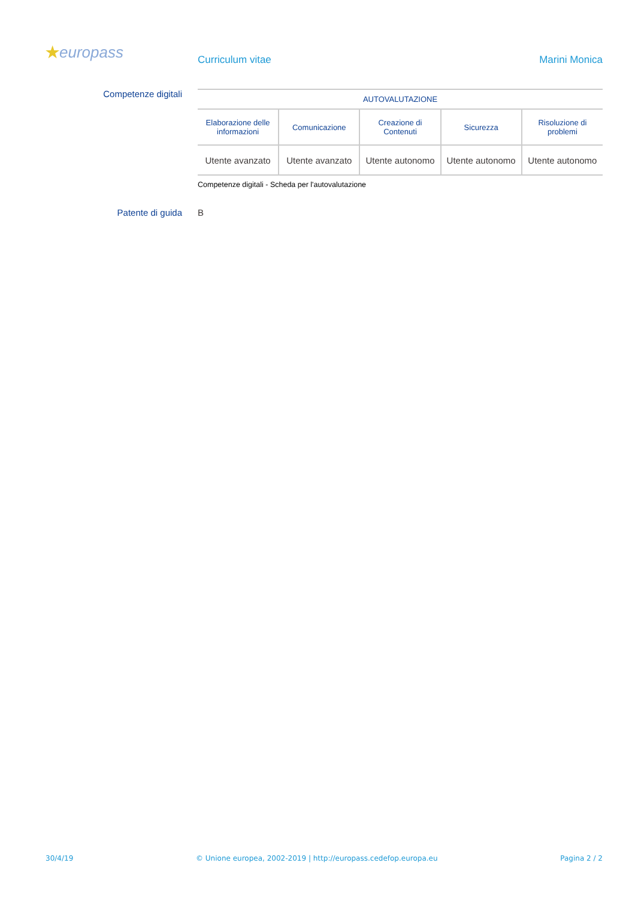★europass Curriculum vitae Marini Monica
Competenze digitali
| AUTOVALUTAZIONE | | | | |
| --- | --- | --- | --- | --- |
| Elaborazione delle informazioni | Comunicazione | Creazione di Contenuti | Sicurezza | Risoluzione di problemi |
| Utente avanzato | Utente avanzato | Utente autonomo | Utente autonomo | Utente autonomo |
Competenze digitali - Scheda per l'autovalutazione
Patente di guida B
30/4/19 © Unione europea, 2002-2019 | http://europass.cedefop.europa.eu Pagina 2 / 2